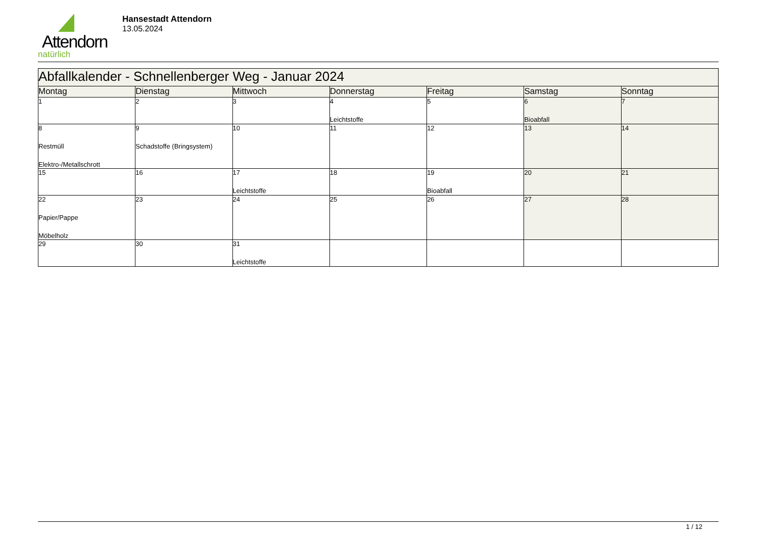Attendorn
natürlich
Hansestadt Attendorn
13.05.2024
| Abfallkalender - Schnellenberger Weg - Januar 2024 | | | | | | |
| Montag | Dienstag | Mittwoch | Donnerstag | Freitag | Samstag | Sonntag |
| 1 | 2 | 3 | 4 Leichtstoffe | 5 | 6 Bioabfall | 7 |
| 8 Restmüll Elektro-/Metallschrott | 9 Schadstoffe (Bringsystem) | 10 | 11 | 12 | 13 | 14 |
| 15 | 16 | 17 Leichtstoffe | 18 | 19 Bioabfall | 20 | 21 |
| 22 Papier/Pappe Möbelholz | 23 | 24 | 25 | 26 | 27 | 28 |
| 29 | 30 | 31 Leichtstoffe | | | | |
1 / 12